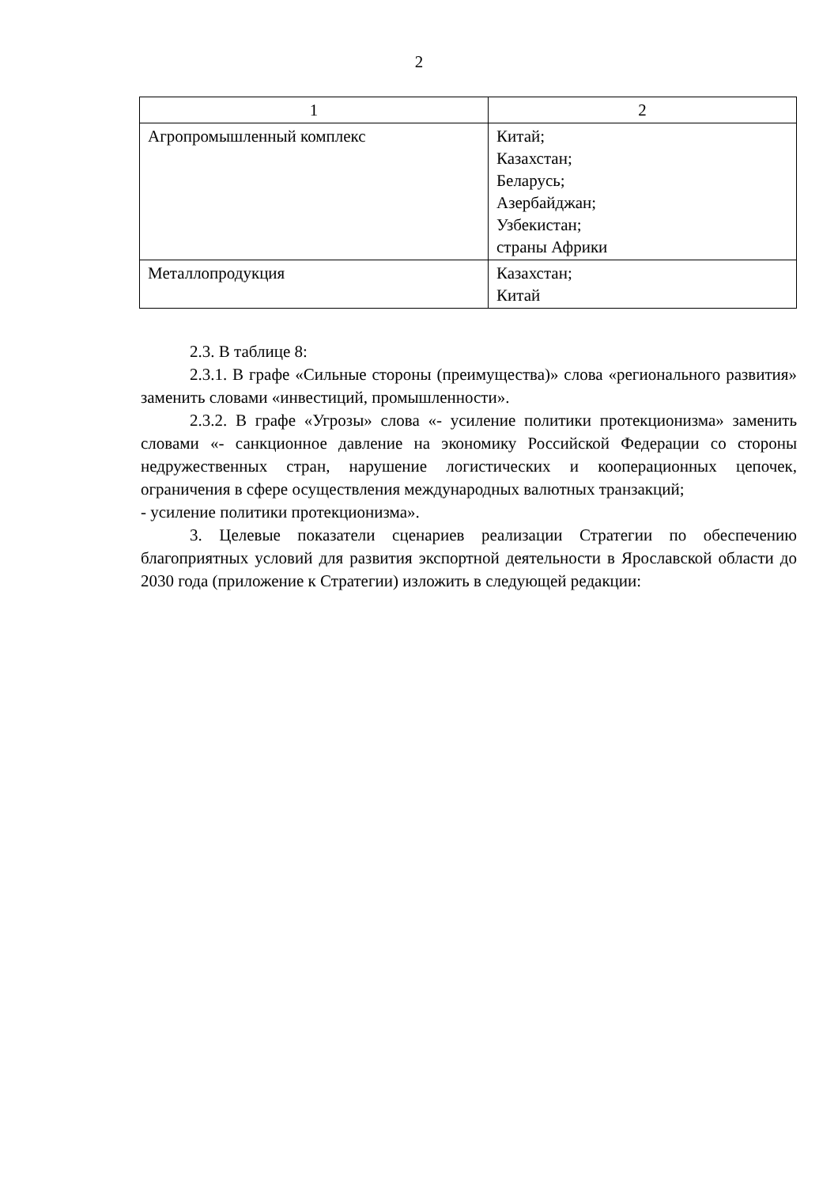2
| 1 | 2 |
| --- | --- |
| Агропромышленный комплекс | Китай; Казахстан; Беларусь; Азербайджан; Узбекистан; страны Африки |
| Металлопродукция | Казахстан; Китай |
2.3. В таблице 8:
2.3.1. В графе «Сильные стороны (преимущества)» слова «регионального развития» заменить словами «инвестиций, промышленности».
2.3.2. В графе «Угрозы» слова «- усиление политики протекционизма» заменить словами «- санкционное давление на экономику Российской Федерации со стороны недружественных стран, нарушение логистических и кооперационных цепочек, ограничения в сфере осуществления международных валютных транзакций;
- усиление политики протекционизма».
3. Целевые показатели сценариев реализации Стратегии по обеспечению благоприятных условий для развития экспортной деятельности в Ярославской области до 2030 года (приложение к Стратегии) изложить в следующей редакции: